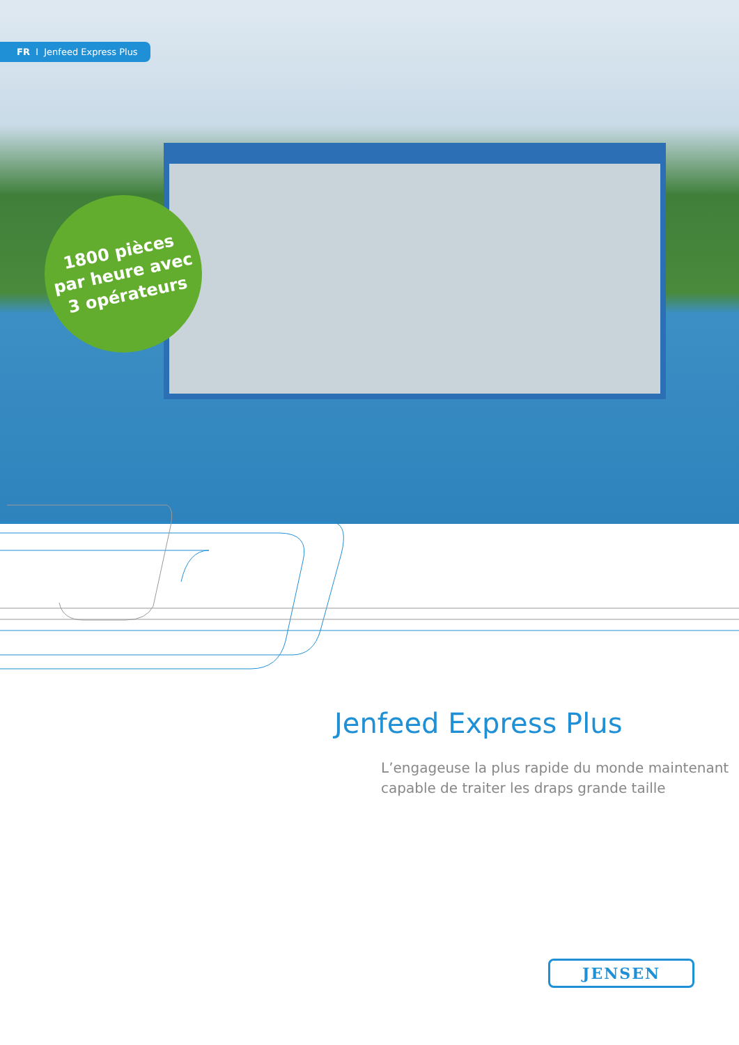FR I Jenfeed Express Plus
1800 pièces
par heure avec
3 opérateurs
Jenfeed Express Plus
L’engageuse la plus rapide du monde maintenant
capable de traiter les draps grande taille
JENSEN